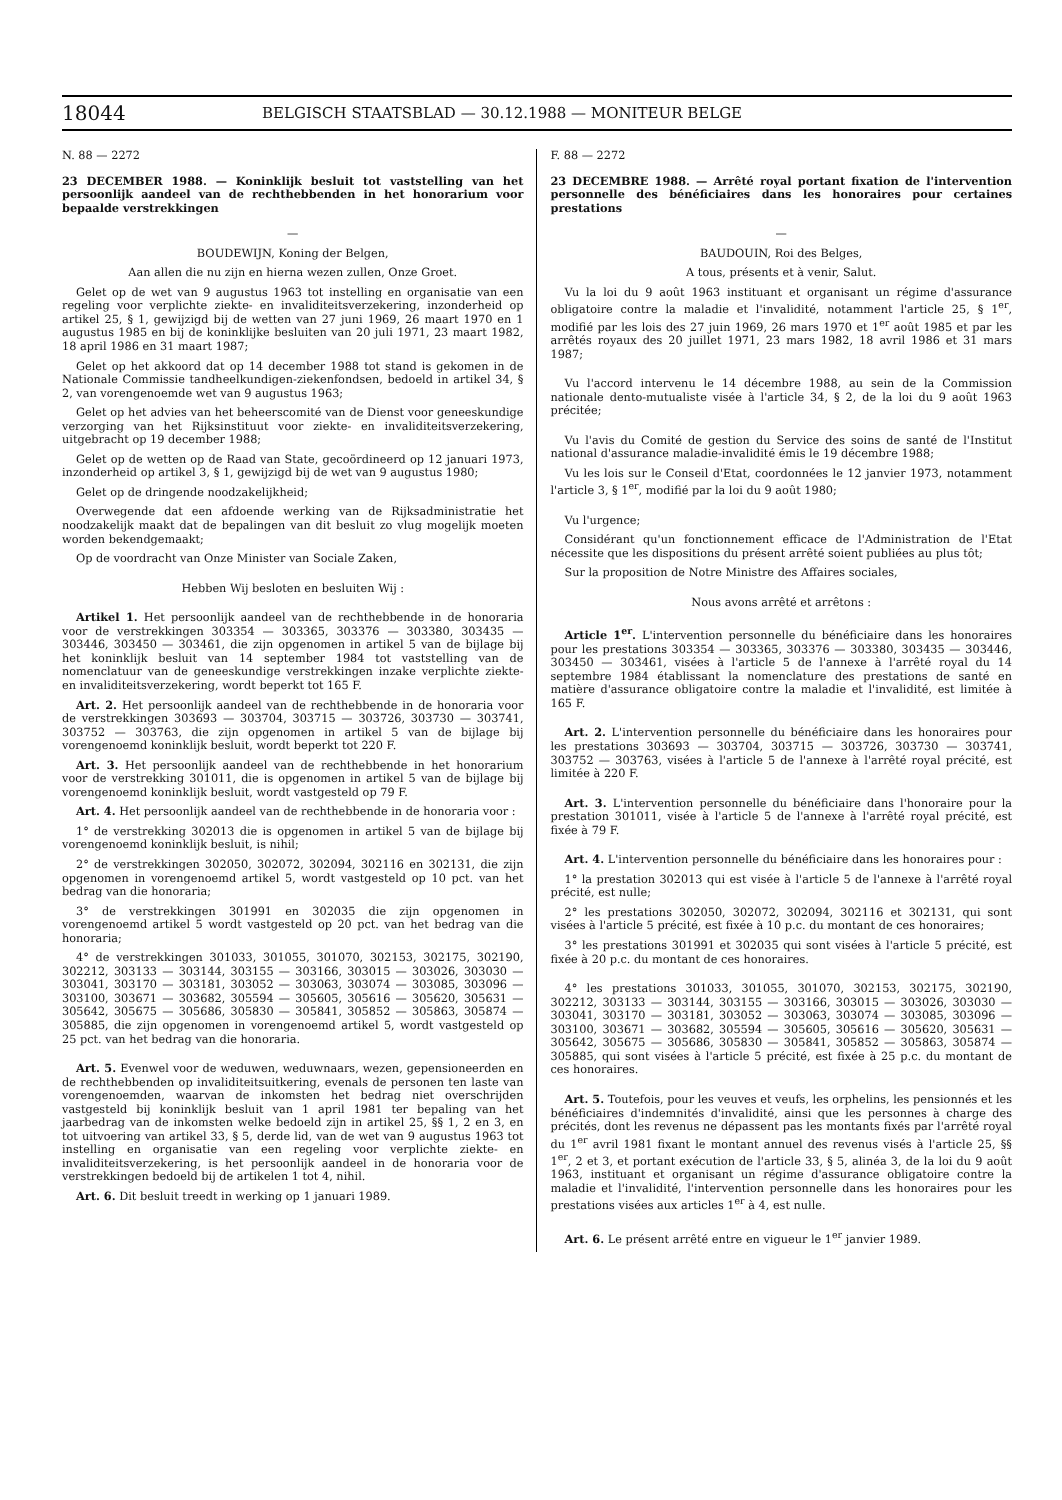18044 BELGISCH STAATSBLAD — 30.12.1988 — MONITEUR BELGE
N. 88 — 2272
23 DECEMBER 1988. — Koninklijk besluit tot vaststelling van het persoonlijk aandeel van de rechthebbenden in het honorarium voor bepaalde verstrekkingen
—
BOUDEWIJN, Koning der Belgen,
Aan allen die nu zijn en hierna wezen zullen, Onze Groet.
Gelet op de wet van 9 augustus 1963 tot instelling en organisatie van een regeling voor verplichte ziekte- en invaliditeitsverzekering, inzonderheid op artikel 25, § 1, gewijzigd bij de wetten van 27 juni 1969, 26 maart 1970 en 1 augustus 1985 en bij de koninklijke besluiten van 20 juli 1971, 23 maart 1982, 18 april 1986 en 31 maart 1987;
Gelet op het akkoord dat op 14 december 1988 tot stand is gekomen in de Nationale Commissie tandheelkundigen-ziekenfondsen, bedoeld in artikel 34, § 2, van vorengenoemde wet van 9 augustus 1963;
Gelet op het advies van het beheerscomité van de Dienst voor geneeskundige verzorging van het Rijksinstituut voor ziekte- en invaliditeitsverzekering, uitgebracht op 19 december 1988;
Gelet op de wetten op de Raad van State, gecoördineerd op 12 januari 1973, inzonderheid op artikel 3, § 1, gewijzigd bij de wet van 9 augustus 1980;
Gelet op de dringende noodzakelijkheid;
Overwegende dat een afdoende werking van de Rijksadministratie het noodzakelijk maakt dat de bepalingen van dit besluit zo vlug mogelijk moeten worden bekendgemaakt;
Op de voordracht van Onze Minister van Sociale Zaken,
Hebben Wij besloten en besluiten Wij :
Artikel 1. Het persoonlijk aandeel van de rechthebbende in de honoraria voor de verstrekkingen 303354 — 303365, 303376 — 303380, 303435 — 303446, 303450 — 303461, die zijn opgenomen in artikel 5 van de bijlage bij het koninklijk besluit van 14 september 1984 tot vaststelling van de nomenclatuur van de geneeskundige verstrekkingen inzake verplichte ziekte- en invaliditeitsverzekering, wordt beperkt tot 165 F.
Art. 2. Het persoonlijk aandeel van de rechthebbende in de honoraria voor de verstrekkingen 303693 — 303704, 303715 — 303726, 303730 — 303741, 303752 — 303763, die zijn opgenomen in artikel 5 van de bijlage bij vorengenoemd koninklijk besluit, wordt beperkt tot 220 F.
Art. 3. Het persoonlijk aandeel van de rechthebbende in het honorarium voor de verstrekking 301011, die is opgenomen in artikel 5 van de bijlage bij vorengenoemd koninklijk besluit, wordt vastgesteld op 79 F.
Art. 4. Het persoonlijk aandeel van de rechthebbende in de honoraria voor :
1° de verstrekking 302013 die is opgenomen in artikel 5 van de bijlage bij vorengenoemd koninklijk besluit, is nihil;
2° de verstrekkingen 302050, 302072, 302094, 302116 en 302131, die zijn opgenomen in vorengenoemd artikel 5, wordt vastgesteld op 10 pct. van het bedrag van die honoraria;
3° de verstrekkingen 301991 en 302035 die zijn opgenomen in vorengenoemd artikel 5 wordt vastgesteld op 20 pct. van het bedrag van die honoraria;
4° de verstrekkingen 301033, 301055, 301070, 302153, 302175, 302190, 302212, 303133 — 303144, 303155 — 303166, 303015 — 303026, 303030 — 303041, 303170 — 303181, 303052 — 303063, 303074 — 303085, 303096 — 303100, 303671 — 303682, 305594 — 305605, 305616 — 305620, 305631 — 305642, 305675 — 305686, 305830 — 305841, 305852 — 305863, 305874 — 305885, die zijn opgenomen in vorengenoemd artikel 5, wordt vastgesteld op 25 pct. van het bedrag van die honoraria.
Art. 5. Evenwel voor de weduwen, weduwnaars, wezen, gepensioneerden en de rechthebbenden op invaliditeitsuitkering, evenals de personen ten laste van vorengenoemden, waarvan de inkomsten het bedrag niet overschrijden vastgesteld bij koninklijk besluit van 1 april 1981 ter bepaling van het jaarbedrag van de inkomsten welke bedoeld zijn in artikel 25, §§ 1, 2 en 3, en tot uitvoering van artikel 33, § 5, derde lid, van de wet van 9 augustus 1963 tot instelling en organisatie van een regeling voor verplichte ziekte- en invaliditeitsverzekering, is het persoonlijk aandeel in de honoraria voor de verstrekkingen bedoeld bij de artikelen 1 tot 4, nihil.
Art. 6. Dit besluit treedt in werking op 1 januari 1989.
F. 88 — 2272
23 DECEMBRE 1988. — Arrêté royal portant fixation de l'intervention personnelle des bénéficiaires dans les honoraires pour certaines prestations
—
BAUDOUIN, Roi des Belges,
A tous, présents et à venir, Salut.
Vu la loi du 9 août 1963 instituant et organisant un régime d'assurance obligatoire contre la maladie et l'invalidité, notamment l'article 25, § 1<sup>er</sup>, modifié par les lois des 27 juin 1969, 26 mars 1970 et 1<sup>er</sup> août 1985 et par les arrêtés royaux des 20 juillet 1971, 23 mars 1982, 18 avril 1986 et 31 mars 1987;
Vu l'accord intervenu le 14 décembre 1988, au sein de la Commission nationale dento-mutualiste visée à l'article 34, § 2, de la loi du 9 août 1963 précitée;
Vu l'avis du Comité de gestion du Service des soins de santé de l'Institut national d'assurance maladie-invalidité émis le 19 décembre 1988;
Vu les lois sur le Conseil d'Etat, coordonnées le 12 janvier 1973, notamment l'article 3, § 1<sup>er</sup>, modifié par la loi du 9 août 1980;
Vu l'urgence;
Considérant qu'un fonctionnement efficace de l'Administration de l'Etat nécessite que les dispositions du présent arrêté soient publiées au plus tôt;
Sur la proposition de Notre Ministre des Affaires sociales,
Nous avons arrêté et arrêtons :
Article 1<sup>er</sup>. L'intervention personnelle du bénéficiaire dans les honoraires pour les prestations 303354 — 303365, 303376 — 303380, 303435 — 303446, 303450 — 303461, visées à l'article 5 de l'annexe à l'arrêté royal du 14 septembre 1984 établissant la nomenclature des prestations de santé en matière d'assurance obligatoire contre la maladie et l'invalidité, est limitée à 165 F.
Art. 2. L'intervention personnelle du bénéficiaire dans les honoraires pour les prestations 303693 — 303704, 303715 — 303726, 303730 — 303741, 303752 — 303763, visées à l'article 5 de l'annexe à l'arrêté royal précité, est limitée à 220 F.
Art. 3. L'intervention personnelle du bénéficiaire dans l'honoraire pour la prestation 301011, visée à l'article 5 de l'annexe à l'arrêté royal précité, est fixée à 79 F.
Art. 4. L'intervention personnelle du bénéficiaire dans les honoraires pour :
1° la prestation 302013 qui est visée à l'article 5 de l'annexe à l'arrêté royal précité, est nulle;
2° les prestations 302050, 302072, 302094, 302116 et 302131, qui sont visées à l'article 5 précité, est fixée à 10 p.c. du montant de ces honoraires;
3° les prestations 301991 et 302035 qui sont visées à l'article 5 précité, est fixée à 20 p.c. du montant de ces honoraires.
4° les prestations 301033, 301055, 301070, 302153, 302175, 302190, 302212, 303133 — 303144, 303155 — 303166, 303015 — 303026, 303030 — 303041, 303170 — 303181, 303052 — 303063, 303074 — 303085, 303096 — 303100, 303671 — 303682, 305594 — 305605, 305616 — 305620, 305631 — 305642, 305675 — 305686, 305830 — 305841, 305852 — 305863, 305874 — 305885, qui sont visées à l'article 5 précité, est fixée à 25 p.c. du montant de ces honoraires.
Art. 5. Toutefois, pour les veuves et veufs, les orphelins, les pensionnés et les bénéficiaires d'indemnités d'invalidité, ainsi que les personnes à charge des précités, dont les revenus ne dépassent pas les montants fixés par l'arrêté royal du 1<sup>er</sup> avril 1981 fixant le montant annuel des revenus visés à l'article 25, §§ 1<sup>er</sup>, 2 et 3, et portant exécution de l'article 33, § 5, alinéa 3, de la loi du 9 août 1963, instituant et organisant un régime d'assurance obligatoire contre la maladie et l'invalidité, l'intervention personnelle dans les honoraires pour les prestations visées aux articles 1<sup>er</sup> à 4, est nulle.
Art. 6. Le présent arrêté entre en vigueur le 1<sup>er</sup> janvier 1989.